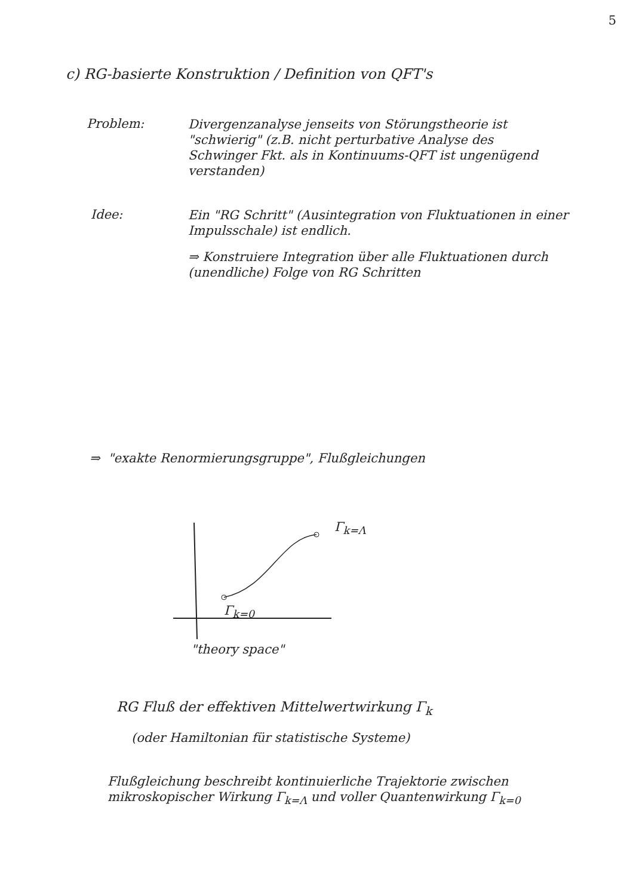5
c) RG-basierte Konstruktion / Definition von QFT's
Problem:
Divergenzanalyse jenseits von Störungstheorie ist "schwierig" (z.B. nicht perturbative Analyse des Schwinger Fkt. als in Kontinuums-QFT ist ungenügend verstanden)
Idee:
Ein "RG Schritt" (Ausintegration von Fluktuationen in einer Impulsschale) ist endlich.
⇒ Konstruiere Integration über alle Fluktuationen durch (unendliche) Folge von RG Schritten
⇒ "exakte Renormierungsgruppe", Flußgleichungen
Γ<sub>k=Λ</sub>
Γ<sub>k=0</sub>
"theory space"
RG Fluß der effektiven Mittelwertwirkung Γ<sub>k</sub>
(oder Hamiltonian für statistische Systeme)
Flußgleichung beschreibt kontinuierliche Trajektorie zwischen mikroskopischer Wirkung Γ<sub>k=Λ</sub> und voller Quantenwirkung Γ<sub>k=0</sub>